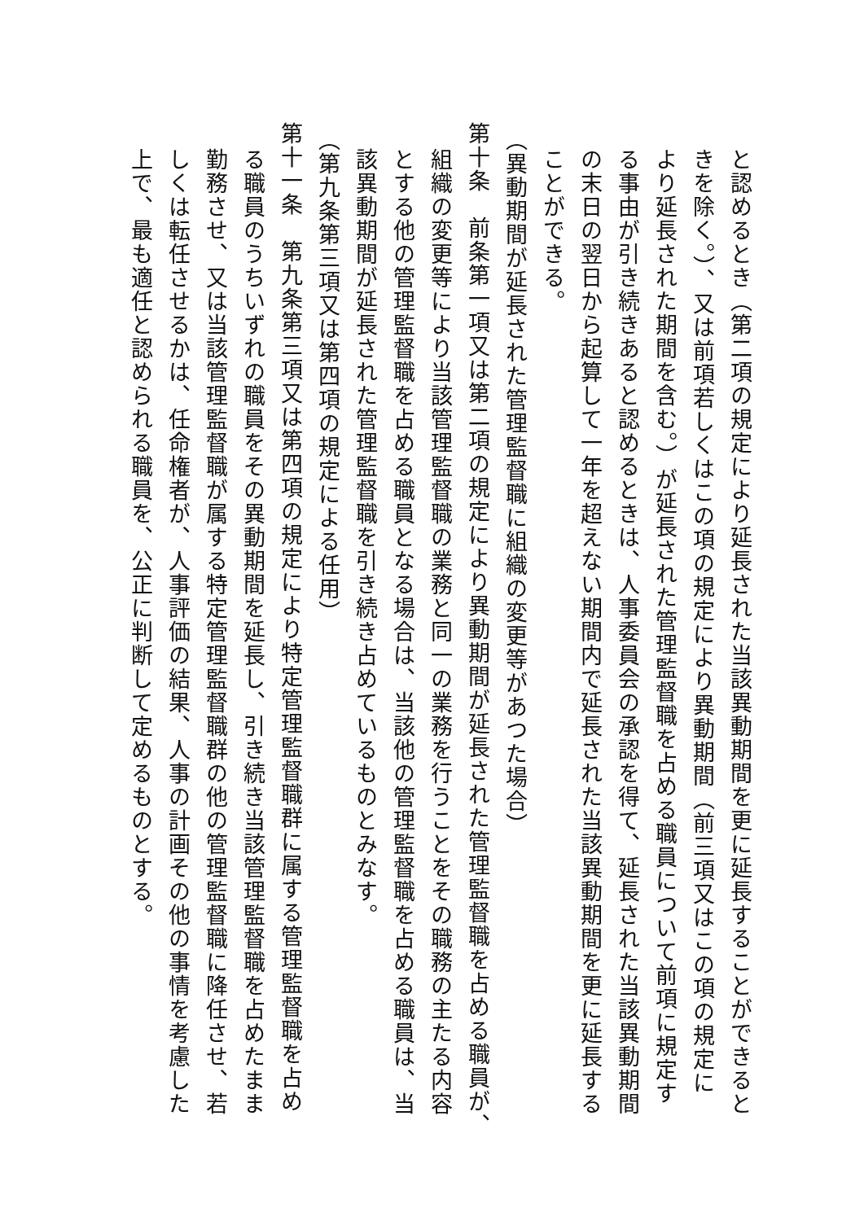と認めるとき（第二項の規定により延長された当該異動期間を更に延長することができると
きを除く。）、又は前項若しくはこの項の規定により異動期間（前三項又はこの項の規定に
より延長された期間を含む。）が延長された管理監督職を占める職員について前項に規定す
る事由が引き続きあると認めるときは、人事委員会の承認を得て、延長された当該異動期間
の末日の翌日から起算して一年を超えない期間内で延長された当該異動期間を更に延長する
ことができる。
（異動期間が延長された管理監督職に組織の変更等があつた場合）
第十条　前条第一項又は第二項の規定により異動期間が延長された管理監督職を占める職員が、
組織の変更等により当該管理監督職の業務と同一の業務を行うことをその職務の主たる内容
とする他の管理監督職を占める職員となる場合は、当該他の管理監督職を占める職員は、当
該異動期間が延長された管理監督職を引き続き占めているものとみなす。
（第九条第三項又は第四項の規定による任用）
第十一条　第九条第三項又は第四項の規定により特定管理監督職群に属する管理監督職を占め
る職員のうちいずれの職員をその異動期間を延長し、引き続き当該管理監督職を占めたまま
勤務させ、又は当該管理監督職が属する特定管理監督職群の他の管理監督職に降任させ、若
しくは転任させるかは、任命権者が、人事評価の結果、人事の計画その他の事情を考慮した
上で、最も適任と認められる職員を、公正に判断して定めるものとする。